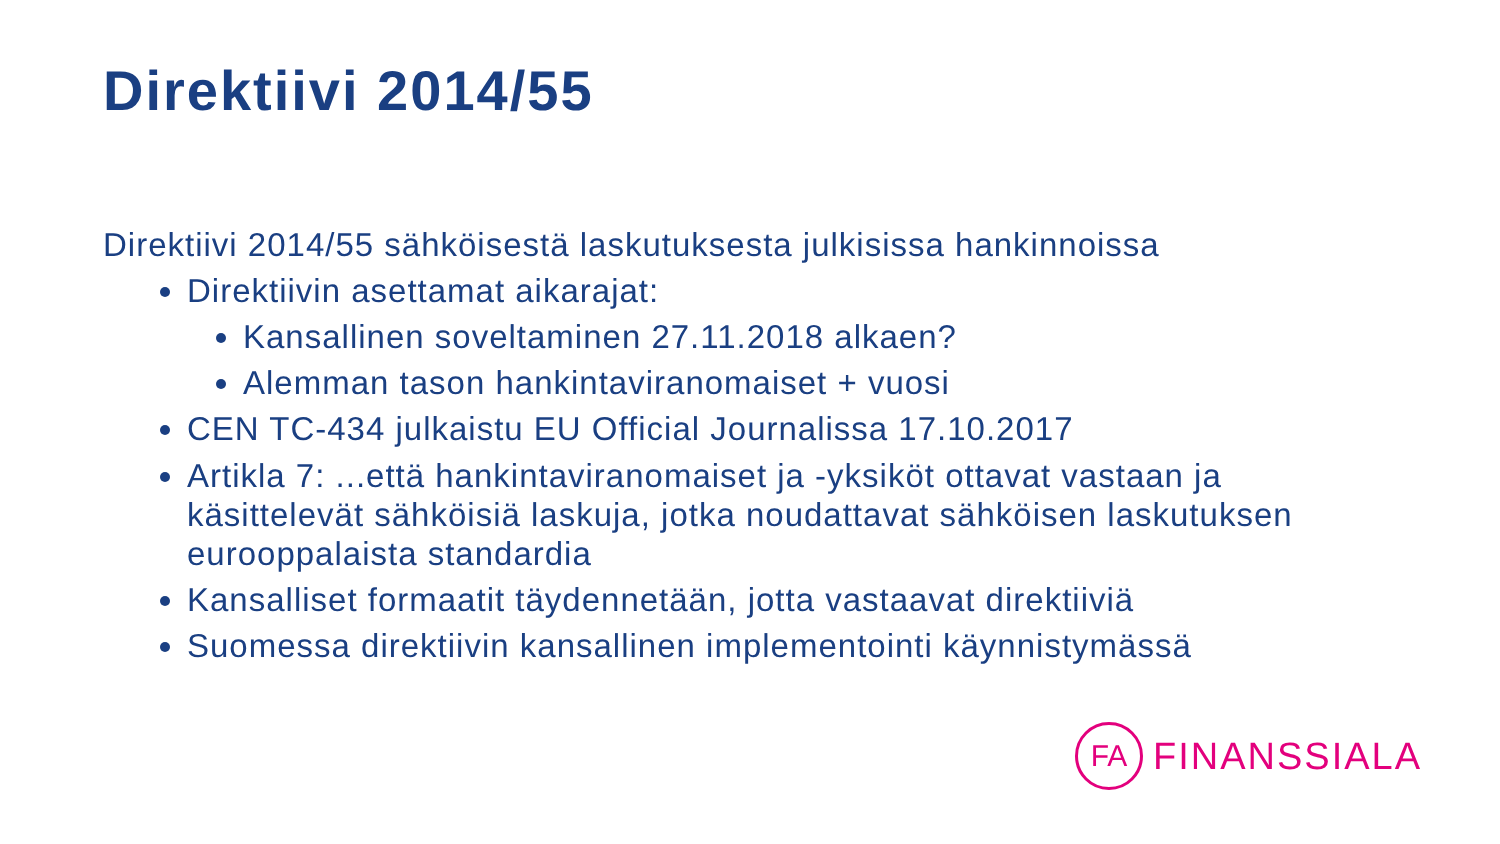Direktiivi 2014/55
Direktiivi 2014/55 sähköisestä laskutuksesta julkisissa hankinnoissa
Direktiivin asettamat aikarajat:
Kansallinen soveltaminen 27.11.2018 alkaen?
Alemman tason hankintaviranomaiset + vuosi
CEN TC-434 julkaistu EU Official Journalissa 17.10.2017
Artikla 7: ...että hankintaviranomaiset ja -yksiköt ottavat vastaan ja käsittelevät sähköisiä laskuja, jotka noudattavat sähköisen laskutuksen eurooppalaista standardia
Kansalliset formaatit täydennetään, jotta vastaavat direktiiviä
Suomessa direktiivin kansallinen implementointi käynnistymässä
FA
FINANSSIALA